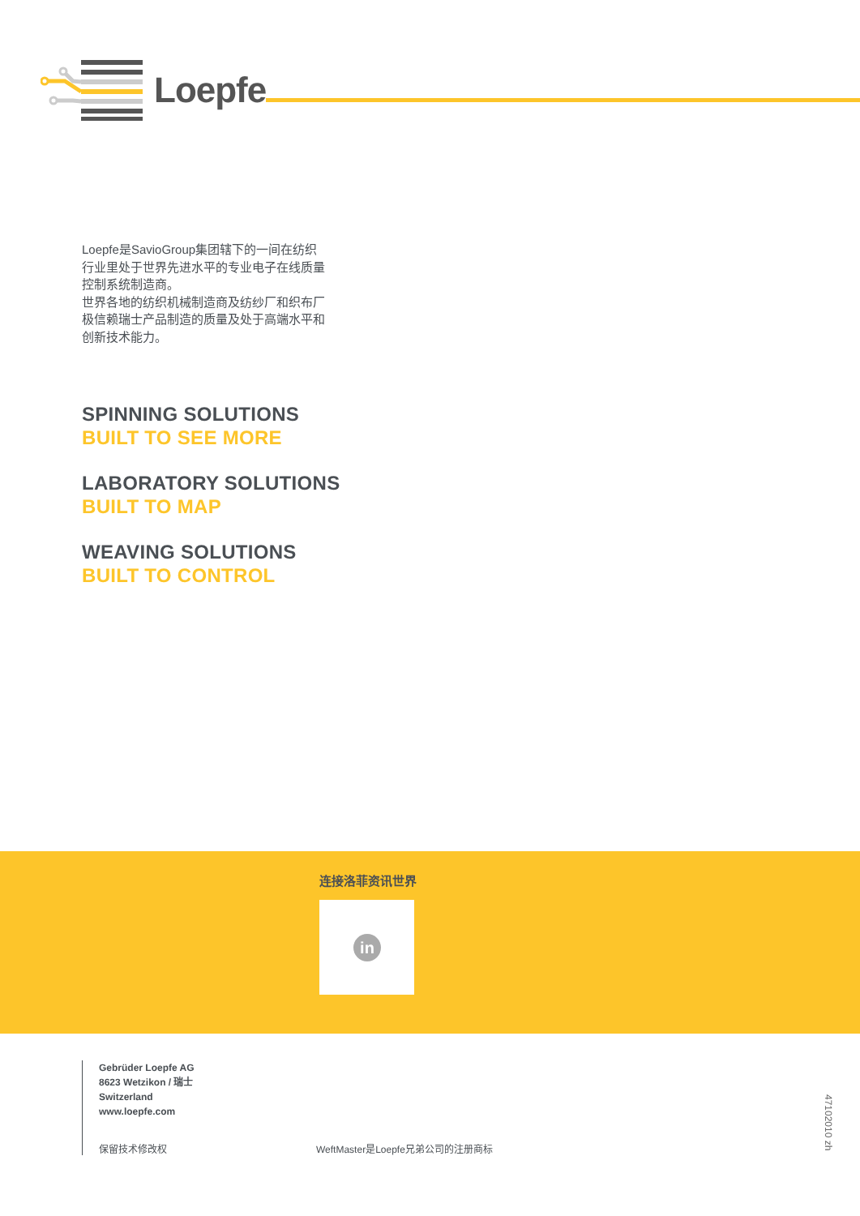Loepfe
Loepfe是SavioGroup集团辖下的一间在纺织行业里处于世界先进水平的专业电子在线质量控制系统制造商。
世界各地的纺织机械制造商及纺纱厂和织布厂极信赖瑞士产品制造的质量及处于高端水平和创新技术能力。
SPINNING SOLUTIONS
BUILT TO SEE MORE
LABORATORY SOLUTIONS
BUILT TO MAP
WEAVING SOLUTIONS
BUILT TO CONTROL
连接洛菲资讯世界
in
Gebrüder Loepfe AG
8623 Wetzikon / 瑞士
Switzerland
www.loepfe.com
保留技术修改权 WeftMaster是Loepfe兄弟公司的注册商标
47102010 zh